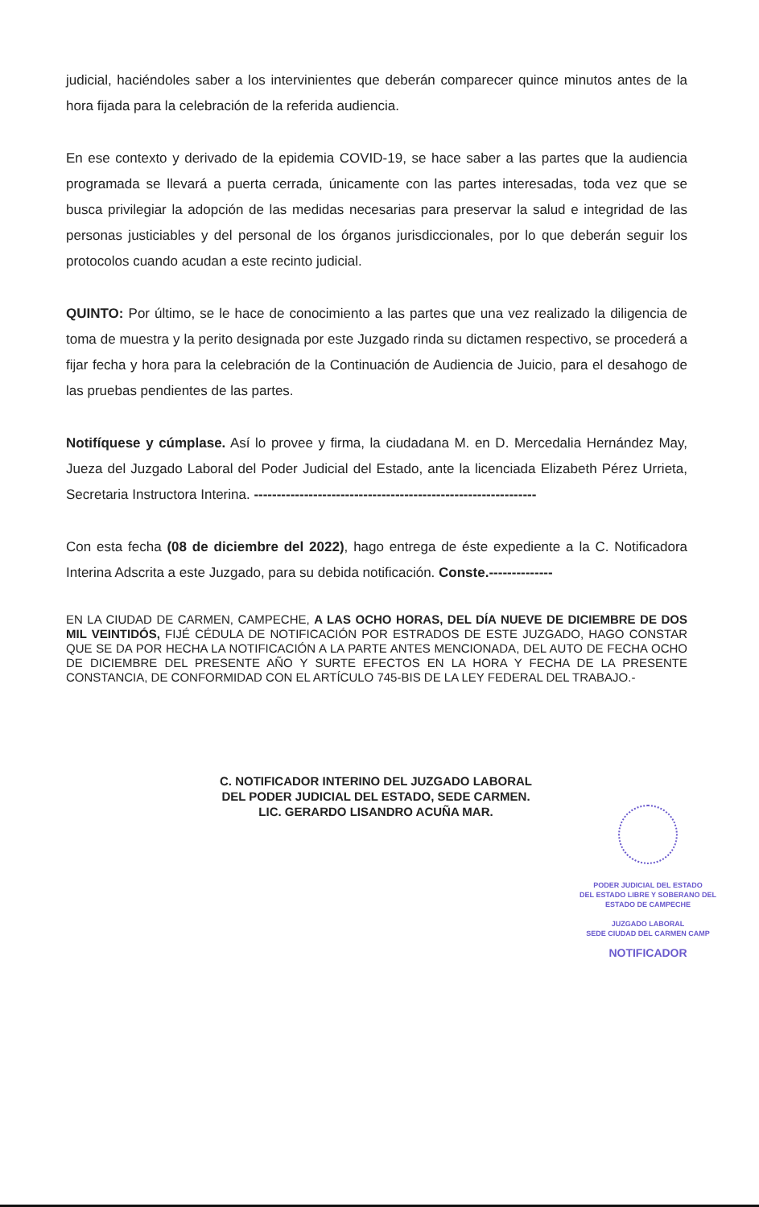judicial, haciéndoles saber a los intervinientes que deberán comparecer quince minutos antes de la hora fijada para la celebración de la referida audiencia.
En ese contexto y derivado de la epidemia COVID-19, se hace saber a las partes que la audiencia programada se llevará a puerta cerrada, únicamente con las partes interesadas, toda vez que se busca privilegiar la adopción de las medidas necesarias para preservar la salud e integridad de las personas justiciables y del personal de los órganos jurisdiccionales, por lo que deberán seguir los protocolos cuando acudan a este recinto judicial.
QUINTO: Por último, se le hace de conocimiento a las partes que una vez realizado la diligencia de toma de muestra y la perito designada por este Juzgado rinda su dictamen respectivo, se procederá a fijar fecha y hora para la celebración de la Continuación de Audiencia de Juicio, para el desahogo de las pruebas pendientes de las partes.
Notifíquese y cúmplase. Así lo provee y firma, la ciudadana M. en D. Mercedalia Hernández May, Jueza del Juzgado Laboral del Poder Judicial del Estado, ante la licenciada Elizabeth Pérez Urrieta, Secretaria Instructora Interina. --------------------------------------------------------------
Con esta fecha (08 de diciembre del 2022), hago entrega de éste expediente a la C. Notificadora Interina Adscrita a este Juzgado, para su debida notificación. Conste.--------------
EN LA CIUDAD DE CARMEN, CAMPECHE, A LAS OCHO HORAS, DEL DÍA NUEVE DE DICIEMBRE DE DOS MIL VEINTIDÓS, FIJÉ CÉDULA DE NOTIFICACIÓN POR ESTRADOS DE ESTE JUZGADO, HAGO CONSTAR QUE SE DA POR HECHA LA NOTIFICACIÓN A LA PARTE ANTES MENCIONADA, DEL AUTO DE FECHA OCHO DE DICIEMBRE DEL PRESENTE AÑO Y SURTE EFECTOS EN LA HORA Y FECHA DE LA PRESENTE CONSTANCIA, DE CONFORMIDAD CON EL ARTÍCULO 745-BIS DE LA LEY FEDERAL DEL TRABAJO.-
C. NOTIFICADOR INTERINO DEL JUZGADO LABORAL
DEL PODER JUDICIAL DEL ESTADO, SEDE CARMEN.
LIC. GERARDO LISANDRO ACUÑA MAR.
PODER JUDICIAL DEL ESTADO
DEL ESTADO LIBRE Y SOBERANO DEL
ESTADO DE CAMPECHE
JUZGADO LABORAL
SEDE CIUDAD DEL CARMEN CAMP
NOTIFICADOR